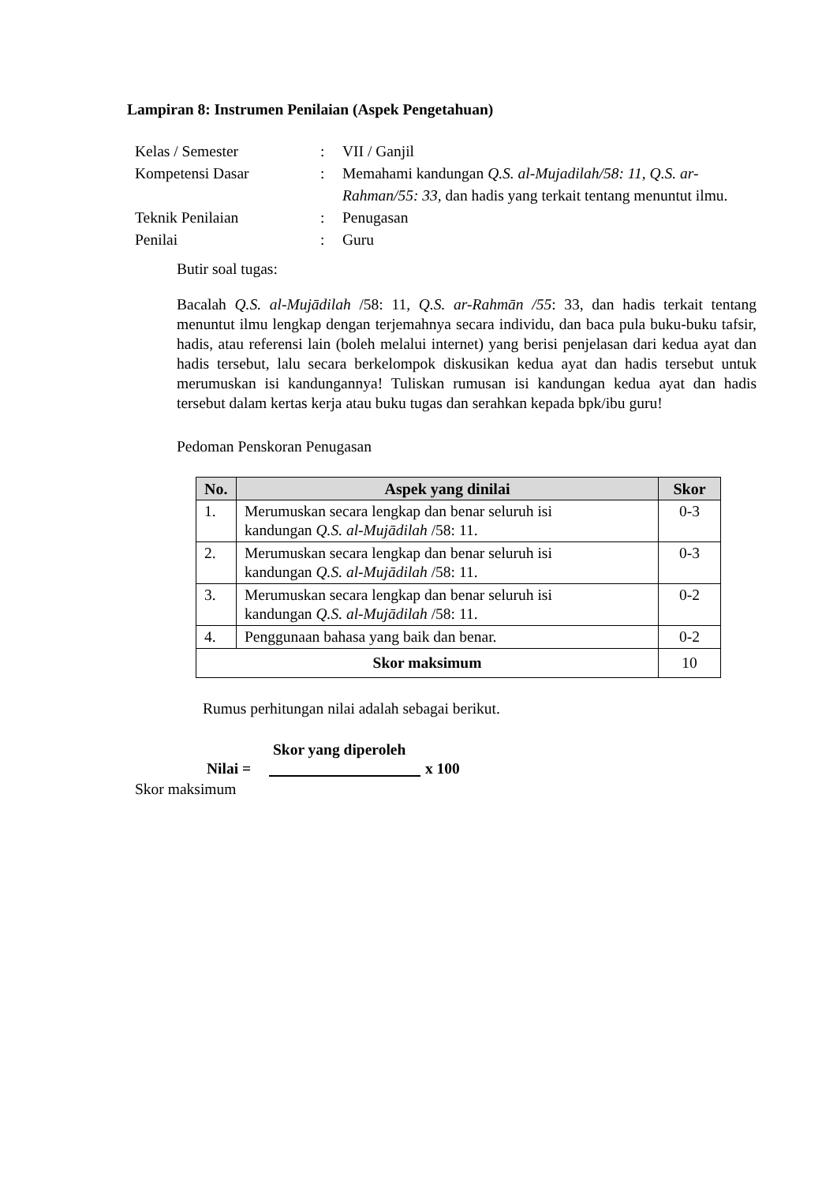Lampiran 8: Instrumen Penilaian (Aspek Pengetahuan)
| Kelas / Semester | : | VII / Ganjil |
| Kompetensi Dasar | : | Memahami kandungan Q.S. al-Mujadilah/58: 11, Q.S. ar-Rahman/55: 33, dan hadis yang terkait tentang menuntut ilmu. |
| Teknik Penilaian | : | Penugasan |
| Penilai | : | Guru |
Butir soal tugas:
Bacalah Q.S. al-Mujādilah /58: 11, Q.S. ar-Rahmān /55: 33, dan hadis terkait tentang menuntut ilmu lengkap dengan terjemahnya secara individu, dan baca pula buku-buku tafsir, hadis, atau referensi lain (boleh melalui internet) yang berisi penjelasan dari kedua ayat dan hadis tersebut, lalu secara berkelompok diskusikan kedua ayat dan hadis tersebut untuk merumuskan isi kandungannya! Tuliskan rumusan isi kandungan kedua ayat dan hadis tersebut dalam kertas kerja atau buku tugas dan serahkan kepada bpk/ibu guru!
Pedoman Penskoran Penugasan
| No. | Aspek yang dinilai | Skor |
| --- | --- | --- |
| 1. | Merumuskan secara lengkap dan benar seluruh isi kandungan Q.S. al-Mujādilah /58: 11. | 0-3 |
| 2. | Merumuskan secara lengkap dan benar seluruh isi kandungan Q.S. al-Mujādilah /58: 11. | 0-3 |
| 3. | Merumuskan secara lengkap dan benar seluruh isi kandungan Q.S. al-Mujādilah /58: 11. | 0-2 |
| 4. | Penggunaan bahasa yang baik dan benar. | 0-2 |
| Skor maksimum | | 10 |
Rumus perhitungan nilai adalah sebagai berikut.
Skor yang diperoleh
Nilai = x 100
Skor maksimum